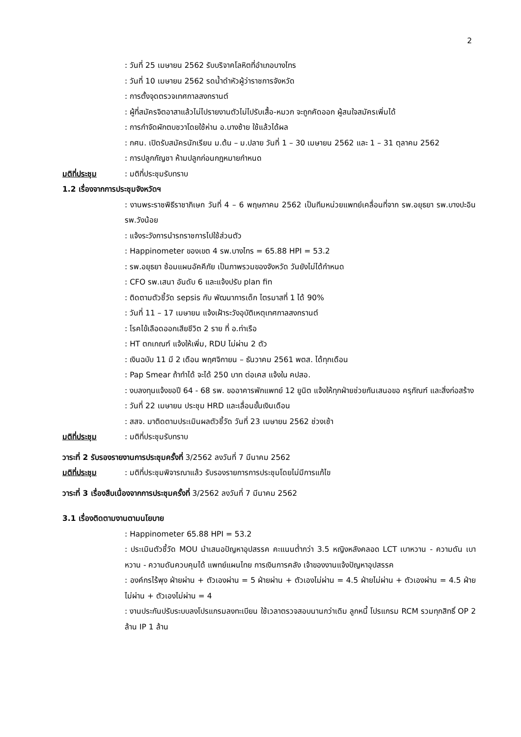2
: วันที่ 25 เมษายน 2562 รับบริจาคโลหิตที่อำเภอบางไทร
: วันที่ 10 เมษายน 2562 รดน้ำดำหัวผู้ว่าราชการจังหวัด
: การตั้งจุดตรวจเทศกาลสงกรานต์
: ผู้ที่สมัครจิตอาสาแล้วไม่ไปรายงานตัวไม่ไปรับเสื้อ-หมวก จะถูกคัดออก ผู้สนใจสมัครเพิ่มได้
: การกำจัดผักตบชวาโดยใช้ห่าน อ.บางซ้าย ใช้แล้วได้ผล
: กศน. เปิดรับสมัครนักเรียน ม.ต้น – ม.ปลาย วันที่ 1 – 30 เมษายน 2562 และ 1 – 31 ตุลาคม 2562
: การปลูกกัญชา ห้ามปลูกก่อนกฎหมายกำหนด
มติที่ประชุม: มติที่ประชุมรับทราบ
1.2 เรื่องจากการประชุมจังหวัดฯ
: งานพระราชพิธีราชาภิเษก วันที่ 4 – 6 พฤษภาคม 2562 เป็นทีมหน่วยแพทย์เคลื่อนที่จาก รพ.อยุธยา รพ.บางปะอิน รพ.วังน้อย
: แจ้งระวังการนำรถราชการไปใช้ส่วนตัว
: Happinometer ของเขต 4 รพ.บางไทร = 65.88 HPI = 53.2
: รพ.อยุธยา ซ้อมแผนอัคคีภัย เป็นภาพรวมของจังหวัด วันยังไม่ได้กำหนด
: CFO รพ.เสนา อันดับ 6 และแจ้งปรับ plan fin
: ติดตามตัวชี้วัด sepsis กับ พัฒนาการเด็ก ไตรมาสที่ 1 ได้ 90%
: วันที่ 11 – 17 เมษายน แจ้งเฝ้าระวังอุบัติเหตุเทศกาลสงกรานต์
: โรคไข้เลือดออกเสียชีวิต 2 ราย ที่ อ.ท่าเรือ
: HT ตกเกณฑ์ แจ้งให้เพิ่ม, RDU ไม่ผ่าน 2 ตัว
: เงินฉบับ 11 มี 2 เดือน พฤศจิกายน – ธันวาคม 2561 พตส. ได้ทุกเดือน
: Pap Smear ถ้าทำได้ จะได้ 250 บาท ต่อเคส แจ้งใน คปสอ.
: งบลงทุนแจ้งขอปี 64 - 68 รพ. ขออาคารพักแพทย์ 12 ยูนิต แจ้งให้ทุกฝ่ายช่วยกันเสนอขอ ครุภัณฑ์ และสิ่งก่อสร้าง
: วันที่ 22 เมษายน ประชุม HRD และเลื่อนขั้นเงินเดือน
: สสจ. มาติดตามประเมินผลตัวชี้วัด วันที่ 23 เมษายน 2562 ช่วงเช้า
มติที่ประชุม: มติที่ประชุมรับทราบ
วาระที่ 2 รับรองรายงานการประชุมครั้งที่ 3/2562 ลงวันที่ 7 มีนาคม 2562
มติที่ประชุม: มติที่ประชุมพิจารณาแล้ว รับรองรายการการประชุมโดยไม่มีการแก้ไข
วาระที่ 3 เรื่องสืบเนื่องจากการประชุมครั้งที่ 3/2562 ลงวันที่ 7 มีนาคม 2562
3.1 เรื่องติดตามงานตามนโยบาย
: Happinometer 65.88 HPI = 53.2
: ประเมินตัวชี้วัด MOU นำเสนอปัญหาอุปสรรค คะแนนต่ำกว่า 3.5 หญิงหลังคลอด LCT เบาหวาน - ความดัน เบาหวาน - ความดันควบคุมได้ แพทย์แผนไทย การเงินการคลัง เจ้าของงานแจ้งปัญหาอุปสรรค
: องค์กรไร้พุง ฝ่ายผ่าน + ตัวเองผ่าน = 5 ฝ่ายผ่าน + ตัวเองไม่ผ่าน = 4.5 ฝ่ายไม่ผ่าน + ตัวเองผ่าน = 4.5 ฝ่ายไม่ผ่าน + ตัวเองไม่ผ่าน = 4
: งานประกันปรับระบบลงโปรแกรมลงทะเบียน ใช้เวลาตรวจสอบนานกว่าเดิม ลูกหนี้ โปรแกรม RCM รวมทุกสิทธิ์ OP 2 ล้าน IP 1 ล้าน